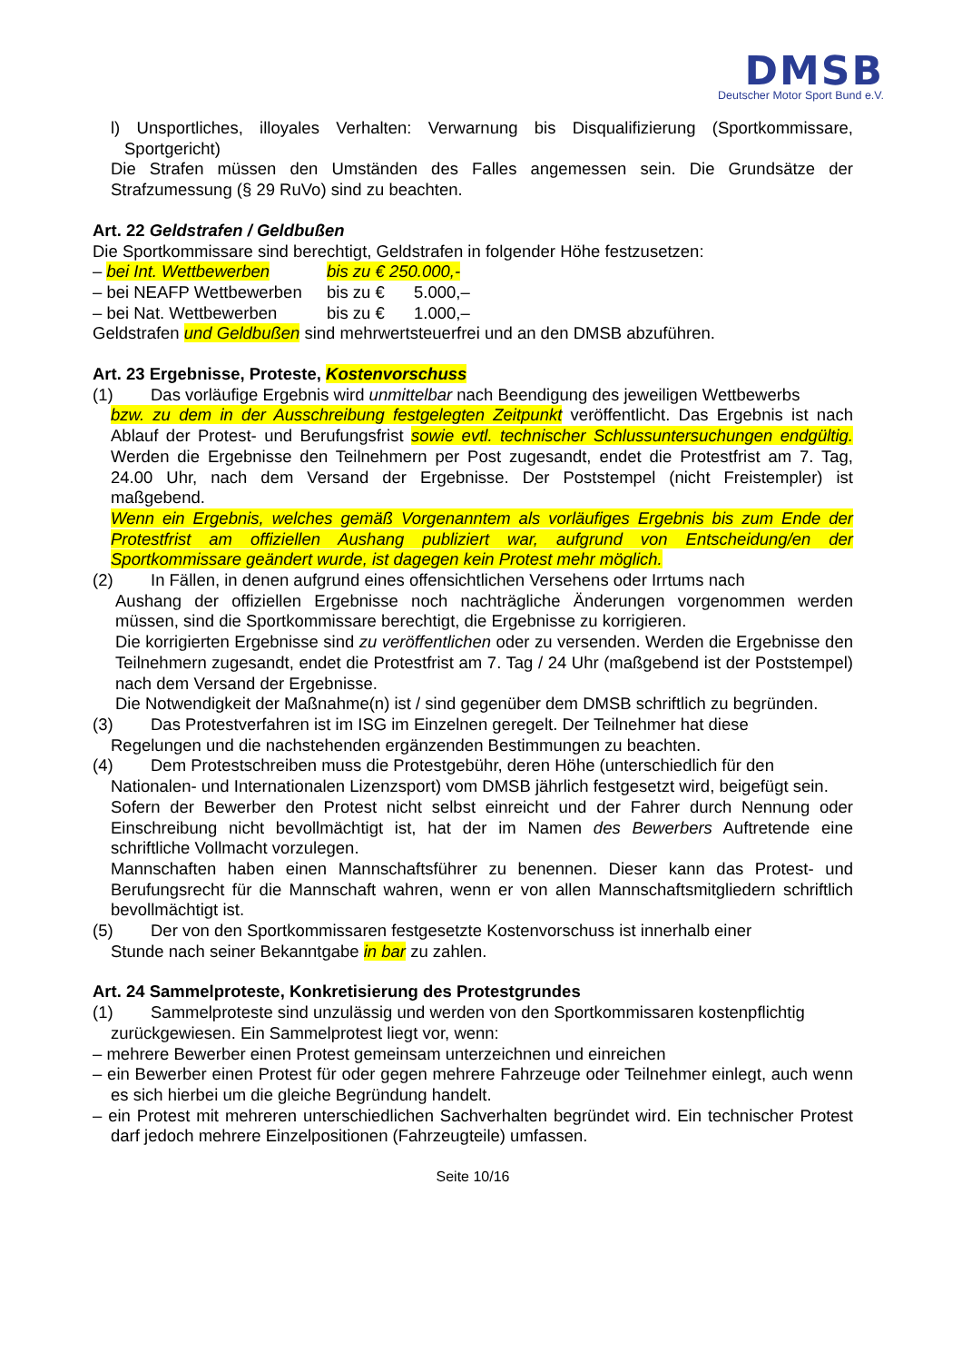DMSB
Deutscher Motor Sport Bund e.V.
l) Unsportliches, illoyales Verhalten: Verwarnung bis Disqualifizierung (Sportkommissare, Sportgericht)
Die Strafen müssen den Umständen des Falles angemessen sein. Die Grundsätze der Strafzumessung (§ 29 RuVo) sind zu beachten.
Art. 22 Geldstrafen / Geldbußen
Die Sportkommissare sind berechtigt, Geldstrafen in folgender Höhe festzusetzen:
| – bei Int. Wettbewerben | bis zu € 250.000,- | |
| – bei NEAFP Wettbewerben | bis zu € | 5.000,– |
| – bei Nat. Wettbewerben | bis zu € | 1.000,– |
Geldstrafen und Geldbußen sind mehrwertsteuerfrei und an den DMSB abzuführen.
Art. 23 Ergebnisse, Proteste, Kostenvorschuss
(1) Das vorläufige Ergebnis wird unmittelbar nach Beendigung des jeweiligen Wettbewerbs
bzw. zu dem in der Ausschreibung festgelegten Zeitpunkt veröffentlicht. Das Ergebnis ist nach Ablauf der Protest- und Berufungsfrist sowie evtl. technischer Schlussuntersuchungen endgültig. Werden die Ergebnisse den Teilnehmern per Post zugesandt, endet die Protestfrist am 7. Tag, 24.00 Uhr, nach dem Versand der Ergebnisse. Der Poststempel (nicht Freistempler) ist maßgebend.
Wenn ein Ergebnis, welches gemäß Vorgenanntem als vorläufiges Ergebnis bis zum Ende der Protestfrist am offiziellen Aushang publiziert war, aufgrund von Entscheidung/en der Sportkommissare geändert wurde, ist dagegen kein Protest mehr möglich.
(2) In Fällen, in denen aufgrund eines offensichtlichen Versehens oder Irrtums nach
Aushang der offiziellen Ergebnisse noch nachträgliche Änderungen vorgenommen werden müssen, sind die Sportkommissare berechtigt, die Ergebnisse zu korrigieren.
Die korrigierten Ergebnisse sind zu veröffentlichen oder zu versenden. Werden die Ergebnisse den Teilnehmern zugesandt, endet die Protestfrist am 7. Tag / 24 Uhr (maßgebend ist der Poststempel) nach dem Versand der Ergebnisse.
Die Notwendigkeit der Maßnahme(n) ist / sind gegenüber dem DMSB schriftlich zu begründen.
(3) Das Protestverfahren ist im ISG im Einzelnen geregelt. Der Teilnehmer hat diese
Regelungen und die nachstehenden ergänzenden Bestimmungen zu beachten.
(4) Dem Protestschreiben muss die Protestgebühr, deren Höhe (unterschiedlich für den
Nationalen- und Internationalen Lizenzsport) vom DMSB jährlich festgesetzt wird, beigefügt sein.
Sofern der Bewerber den Protest nicht selbst einreicht und der Fahrer durch Nennung oder Einschreibung nicht bevollmächtigt ist, hat der im Namen des Bewerbers Auftretende eine schriftliche Vollmacht vorzulegen.
Mannschaften haben einen Mannschaftsführer zu benennen. Dieser kann das Protest- und Berufungsrecht für die Mannschaft wahren, wenn er von allen Mannschaftsmitgliedern schriftlich bevollmächtigt ist.
(5) Der von den Sportkommissaren festgesetzte Kostenvorschuss ist innerhalb einer
Stunde nach seiner Bekanntgabe in bar zu zahlen.
Art. 24 Sammelproteste, Konkretisierung des Protestgrundes
(1) Sammelproteste sind unzulässig und werden von den Sportkommissaren kostenpflichtig
zurückgewiesen. Ein Sammelprotest liegt vor, wenn:
– mehrere Bewerber einen Protest gemeinsam unterzeichnen und einreichen
– ein Bewerber einen Protest für oder gegen mehrere Fahrzeuge oder Teilnehmer einlegt, auch wenn es sich hierbei um die gleiche Begründung handelt.
– ein Protest mit mehreren unterschiedlichen Sachverhalten begründet wird. Ein technischer Protest darf jedoch mehrere Einzelpositionen (Fahrzeugteile) umfassen.
Seite 10/16